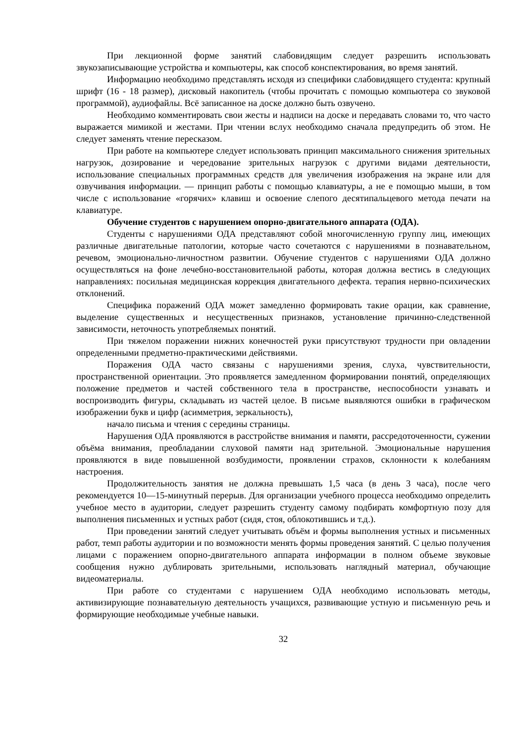При лекционной форме занятий слабовидящим следует разрешить использовать звукозаписывающие устройства и компьютеры, как способ конспектирования, во время занятий.
Информацию необходимо представлять исходя из специфики слабовидящего студента: крупный шрифт (16 - 18 размер), дисковый накопитель (чтобы прочитать с помощью компьютера со звуковой программой), аудиофайлы. Всё записанное на доске должно быть озвучено.
Необходимо комментировать свои жесты и надписи на доске и передавать словами то, что часто выражается мимикой и жестами. При чтении вслух необходимо сначала предупредить об этом. Не следует заменять чтение пересказом.
При работе на компьютере следует использовать принцип максимального снижения зрительных нагрузок, дозирование и чередование зрительных нагрузок с другими видами деятельности, использование специальных программных средств для увеличения изображения на экране или для озвучивания информации. — принцип работы с помощью клавиатуры, а не е помощью мыши, в том числе с использование «горячих» клавиш и освоение слепого десятипальцевого метода печати на клавиатуре.
Обучение студентов с нарушением опорно-двигательного аппарата (ОДА).
Студенты с нарушениями ОДА представляют собой многочисленную группу лиц, имеющих различные двигательные патологии, которые часто сочетаются с нарушениями в познавательном, речевом, эмоционально-личностном развитии. Обучение студентов с нарушениями ОДА должно осуществляться на фоне лечебно-восстановительной работы, которая должна вестись в следующих направлениях: посильная медицинская коррекция двигательного дефекта. терапия нервно-психических отклонений.
Специфика поражений ОДА может замедленно формировать такие орации, как сравнение, выделение существенных и несущественных признаков, установление причинно-следственной зависимости, неточность употребляемых понятий.
При тяжелом поражении нижних конечностей руки присутствуют трудности при овладении определенными предметно-практическими действиями.
Поражения ОДА часто связаны с нарушениями зрения, слуха, чувствительности, пространственной ориентации. Это проявляется замедленном формировании понятий, определяющих положение предметов и частей собственного тела в пространстве, неспособности узнавать и воспроизводить фигуры, складывать из частей целое. В письме выявляются ошибки в графическом изображении букв и цифр (асимметрия, зеркальность),
начало письма и чтения с середины страницы.
Нарушения ОДА проявляются в расстройстве внимания и памяти, рассредоточенности, сужении объёма внимания, преобладании слуховой памяти над зрительной. Эмоциональные нарушения проявляются в виде повышенной возбудимости, проявлении страхов, склонности к колебаниям настроения.
Продолжительность занятия не должна превышать 1,5 часа (в день 3 часа), после чего рекомендуется 10—15-минутный перерыв. Для организации учебного процесса необходимо определить учебное место в аудитории, следует разрешить студенту самому подбирать комфортную позу для выполнения письменных и устных работ (сидя, стоя, облокотившись и т.д.).
При проведении занятий следует учитывать объём и формы выполнения устных и письменных работ, темп работы аудитории и по возможности менять формы проведения занятий. С целью получения лицами с поражением опорно-двигательного аппарата информации в полном объеме звуковые сообщения нужно дублировать зрительными, использовать наглядный материал, обучающие видеоматериалы.
При работе со студентами с нарушением ОДА необходимо использовать методы, активизирующие познавательную деятельность учащихся, развивающие устную и письменную речь и формирующие необходимые учебные навыки.
32